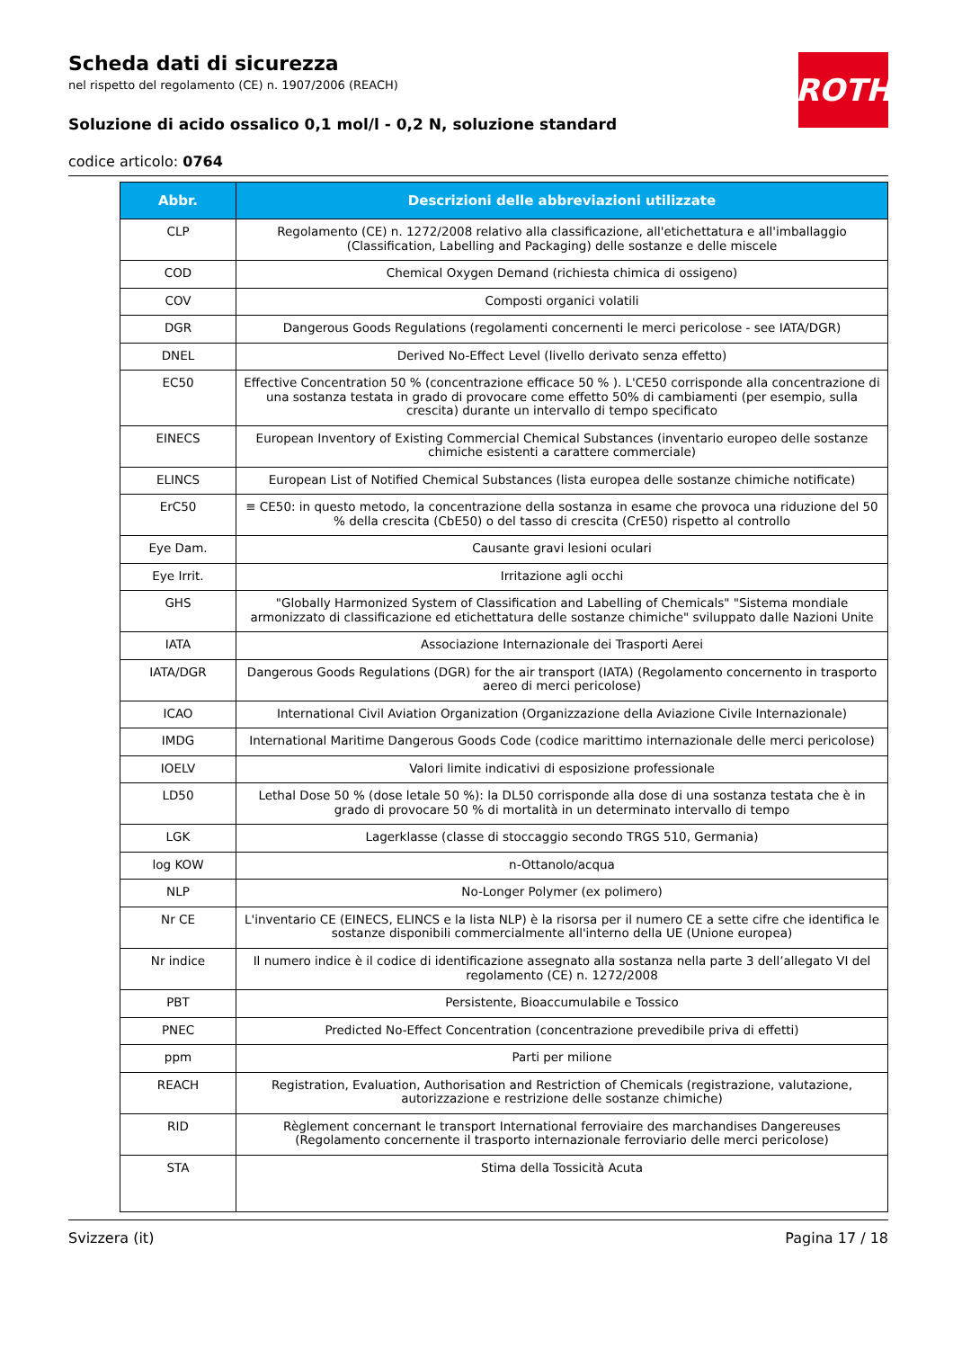ROTH
Scheda dati di sicurezza
nel rispetto del regolamento (CE) n. 1907/2006 (REACH)
Soluzione di acido ossalico 0,1 mol/l - 0,2 N, soluzione standard
codice articolo: 0764
| Abbr. | Descrizioni delle abbreviazioni utilizzate |
| --- | --- |
| CLP | Regolamento (CE) n. 1272/2008 relativo alla classificazione, all'etichettatura e all'imballaggio (Classification, Labelling and Packaging) delle sostanze e delle miscele |
| COD | Chemical Oxygen Demand (richiesta chimica di ossigeno) |
| COV | Composti organici volatili |
| DGR | Dangerous Goods Regulations (regolamenti concernenti le merci pericolose - see IATA/DGR) |
| DNEL | Derived No-Effect Level (livello derivato senza effetto) |
| EC50 | Effective Concentration 50 % (concentrazione efficace 50 % ). L'CE50 corrisponde alla concentrazione di una sostanza testata in grado di provocare come effetto 50% di cambiamenti (per esempio, sulla crescita) durante un intervallo di tempo specificato |
| EINECS | European Inventory of Existing Commercial Chemical Substances (inventario europeo delle sostanze chimiche esistenti a carattere commerciale) |
| ELINCS | European List of Notified Chemical Substances (lista europea delle sostanze chimiche notificate) |
| ErC50 | ≡ CE50: in questo metodo, la concentrazione della sostanza in esame che provoca una riduzione del 50 % della crescita (CbE50) o del tasso di crescita (CrE50) rispetto al controllo |
| Eye Dam. | Causante gravi lesioni oculari |
| Eye Irrit. | Irritazione agli occhi |
| GHS | "Globally Harmonized System of Classification and Labelling of Chemicals" "Sistema mondiale armonizzato di classificazione ed etichettatura delle sostanze chimiche" sviluppato dalle Nazioni Unite |
| IATA | Associazione Internazionale dei Trasporti Aerei |
| IATA/DGR | Dangerous Goods Regulations (DGR) for the air transport (IATA) (Regolamento concernento in trasporto aereo di merci pericolose) |
| ICAO | International Civil Aviation Organization (Organizzazione della Aviazione Civile Internazionale) |
| IMDG | International Maritime Dangerous Goods Code (codice marittimo internazionale delle merci pericolose) |
| IOELV | Valori limite indicativi di esposizione professionale |
| LD50 | Lethal Dose 50 % (dose letale 50 %): la DL50 corrisponde alla dose di una sostanza testata che è in grado di provocare 50 % di mortalità in un determinato intervallo di tempo |
| LGK | Lagerklasse (classe di stoccaggio secondo TRGS 510, Germania) |
| log KOW | n-Ottanolo/acqua |
| NLP | No-Longer Polymer (ex polimero) |
| Nr CE | L'inventario CE (EINECS, ELINCS e la lista NLP) è la risorsa per il numero CE a sette cifre che identifica le sostanze disponibili commercialmente all'interno della UE (Unione europea) |
| Nr indice | Il numero indice è il codice di identificazione assegnato alla sostanza nella parte 3 dell’allegato VI del regolamento (CE) n. 1272/2008 |
| PBT | Persistente, Bioaccumulabile e Tossico |
| PNEC | Predicted No-Effect Concentration (concentrazione prevedibile priva di effetti) |
| ppm | Parti per milione |
| REACH | Registration, Evaluation, Authorisation and Restriction of Chemicals (registrazione, valutazione, autorizzazione e restrizione delle sostanze chimiche) |
| RID | Règlement concernant le transport International ferroviaire des marchandises Dangereuses (Regolamento concernente il trasporto internazionale ferroviario delle merci pericolose) |
| STA | Stima della Tossicità Acuta |
Svizzera (it) Pagina 17 / 18